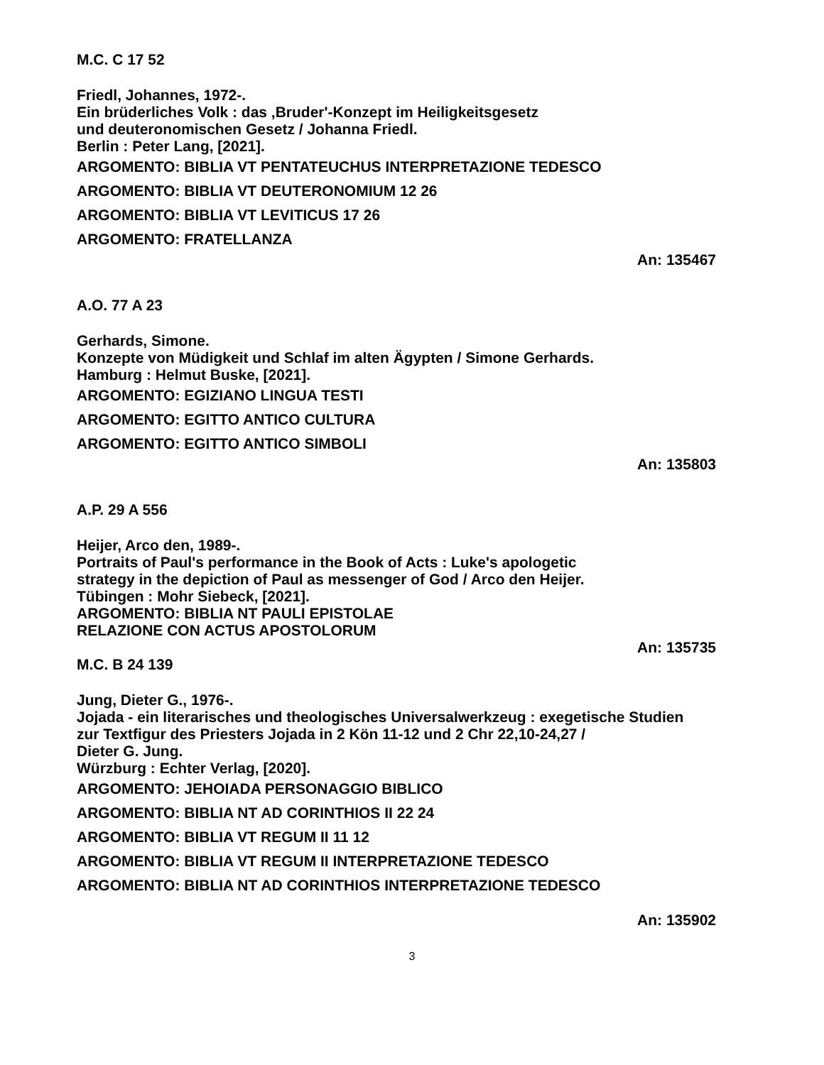M.C. C 17 52
Friedl, Johannes, 1972-.
Ein brüderliches Volk : das ‚Bruder'-Konzept im Heiligkeitsgesetz
und deuteronomischen Gesetz / Johanna Friedl.
Berlin : Peter Lang, [2021].
ARGOMENTO: BIBLIA VT PENTATEUCHUS INTERPRETAZIONE TEDESCO
ARGOMENTO: BIBLIA VT DEUTERONOMIUM 12 26
ARGOMENTO: BIBLIA VT LEVITICUS 17 26
ARGOMENTO: FRATELLANZA
An: 135467
A.O. 77 A 23
Gerhards, Simone.
Konzepte von Müdigkeit und Schlaf im alten Ägypten / Simone Gerhards.
Hamburg : Helmut Buske, [2021].
ARGOMENTO: EGIZIANO LINGUA TESTI
ARGOMENTO: EGITTO ANTICO CULTURA
ARGOMENTO: EGITTO ANTICO SIMBOLI
An: 135803
A.P. 29 A 556
Heijer, Arco den, 1989-.
Portraits of Paul's performance in the Book of Acts : Luke's apologetic
strategy in the depiction of Paul as messenger of God / Arco den Heijer.
Tübingen : Mohr Siebeck, [2021].
ARGOMENTO: BIBLIA NT PAULI EPISTOLAE
RELAZIONE CON ACTUS APOSTOLORUM
An: 135735
M.C. B 24 139
Jung, Dieter G., 1976-.
Jojada - ein literarisches und theologisches Universalwerkzeug : exegetische Studien
zur Textfigur des Priesters Jojada in 2 Kön 11-12 und 2 Chr 22,10-24,27 /
Dieter G. Jung.
Würzburg : Echter Verlag, [2020].
ARGOMENTO: JEHOIADA PERSONAGGIO BIBLICO
ARGOMENTO: BIBLIA NT AD CORINTHIOS II 22 24
ARGOMENTO: BIBLIA VT REGUM II 11 12
ARGOMENTO: BIBLIA VT REGUM II INTERPRETAZIONE TEDESCO
ARGOMENTO: BIBLIA NT AD CORINTHIOS INTERPRETAZIONE TEDESCO
An: 135902
3